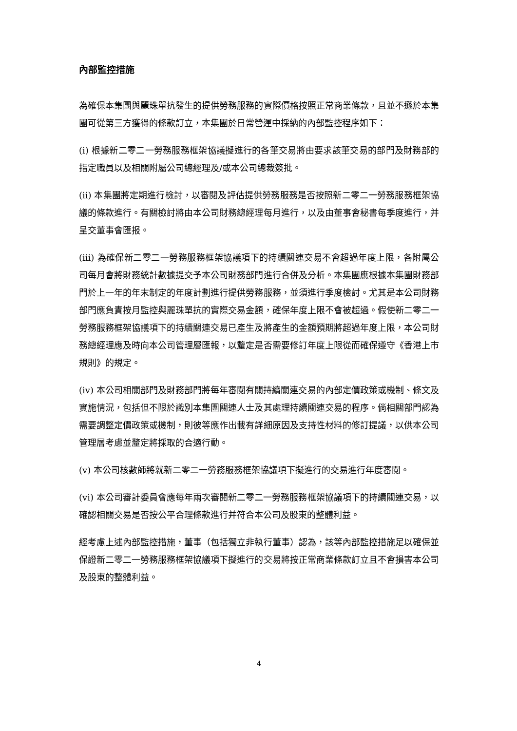內部監控措施
為確保本集團與麗珠單抗發生的提供勞務服務的實際價格按照正常商業條款，且並不遜於本集團可從第三方獲得的條款訂立，本集團於日常營運中採納的內部監控程序如下：
(i) 根據新二零二一勞務服務框架協議擬進行的各筆交易將由要求該筆交易的部門及財務部的指定職員以及相關附屬公司總經理及/或本公司總裁簽批。
(ii) 本集團將定期進行檢討，以審閱及評估提供勞務服務是否按照新二零二一勞務服務框架協議的條款進行。有關檢討將由本公司財務總經理每月進行，以及由董事會秘書每季度進行，并呈交董事會匯报。
(iii) 為確保新二零二一勞務服務框架協議項下的持續關連交易不會超過年度上限，各附屬公司每月會將財務統計數據提交予本公司財務部門進行合併及分析。本集團應根據本集團財務部門於上一年的年末制定的年度計劃進行提供勞務服務，並須進行季度檢討。尤其是本公司財務部門應負責按月監控與麗珠單抗的實際交易金額，確保年度上限不會被超過。假使新二零二一勞務服務框架協議項下的持續關連交易已產生及將產生的金額預期將超過年度上限，本公司財務總經理應及時向本公司管理層匯報，以釐定是否需要修訂年度上限從而確保遵守《香港上市規則》的規定。
(iv) 本公司相關部門及財務部門將每年審閱有關持續關連交易的內部定價政策或機制、條文及實施情況，包括但不限於識別本集團關連人士及其處理持續關連交易的程序。倘相關部門認為需要調整定價政策或機制，則彼等應作出載有詳細原因及支持性材料的修訂提議，以供本公司管理層考慮並釐定將採取的合適行動。
(v) 本公司核數師將就新二零二一勞務服務框架協議項下擬進行的交易進行年度審閱。
(vi) 本公司審計委員會應每年兩次審閱新二零二一勞務服務框架協議項下的持續關連交易，以確認相關交易是否按公平合理條款進行并符合本公司及股東的整體利益。
經考慮上述內部監控措施，董事（包括獨立非執行董事）認為，該等內部監控措施足以確保並保證新二零二一勞務服務框架協議項下擬進行的交易將按正常商業條款訂立且不會損害本公司及股東的整體利益。
4